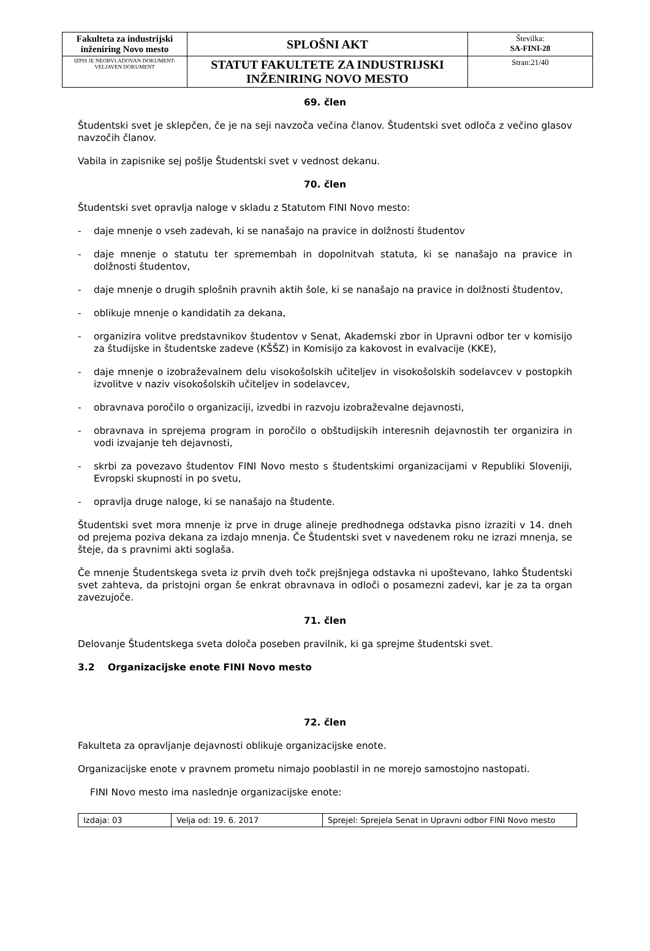| Fakulteta za industrijski inženiring Novo mesto | SPLOŠNI AKT | Številka: SA-FINI-28 |
| IZPIS JE NEOBVLADOVAN DOKUMENT-VELJAVEN DOKUMENT | STATUT FAKULTETE ZA INDUSTRIJSKI INŽENIRING NOVO MESTO | Stran:21/40 |
69. člen
Študentski svet je sklepčen, če je na seji navzoča večina članov. Študentski svet odloča z večino glasov navzočih članov.
Vabila in zapisnike sej pošlje Študentski svet v vednost dekanu.
70. člen
Študentski svet opravlja naloge v skladu z Statutom FINI Novo mesto:
- daje mnenje o vseh zadevah, ki se nanašajo na pravice in dolžnosti študentov
- daje mnenje o statutu ter spremembah in dopolnitvah statuta, ki se nanašajo na pravice in dolžnosti študentov,
- daje mnenje o drugih splošnih pravnih aktih šole, ki se nanašajo na pravice in dolžnosti študentov,
- oblikuje mnenje o kandidatih za dekana,
- organizira volitve predstavnikov študentov v Senat, Akademski zbor in Upravni odbor ter v komisijo za študijske in študentske zadeve (KŠŠZ) in Komisijo za kakovost in evalvacije (KKE),
- daje mnenje o izobraževalnem delu visokošolskih učiteljev in visokošolskih sodelavcev v postopkih izvolitve v naziv visokošolskih učiteljev in sodelavcev,
- obravnava poročilo o organizaciji, izvedbi in razvoju izobraževalne dejavnosti,
- obravnava in sprejema program in poročilo o obštudijskih interesnih dejavnostih ter organizira in vodi izvajanje teh dejavnosti,
- skrbi za povezavo študentov FINI Novo mesto s študentskimi organizacijami v Republiki Sloveniji, Evropski skupnosti in po svetu,
- opravlja druge naloge, ki se nanašajo na študente.
Študentski svet mora mnenje iz prve in druge alineje predhodnega odstavka pisno izraziti v 14. dneh od prejema poziva dekana za izdajo mnenja. Če Študentski svet v navedenem roku ne izrazi mnenja, se šteje, da s pravnimi akti soglaša.
Če mnenje Študentskega sveta iz prvih dveh točk prejšnjega odstavka ni upoštevano, lahko Študentski svet zahteva, da pristojni organ še enkrat obravnava in odloči o posamezni zadevi, kar je za ta organ zavezujoče.
71. člen
Delovanje Študentskega sveta določa poseben pravilnik, ki ga sprejme študentski svet.
3.2 Organizacijske enote FINI Novo mesto
72. člen
Fakulteta za opravljanje dejavnosti oblikuje organizacijske enote.
Organizacijske enote v pravnem prometu nimajo pooblastil in ne morejo samostojno nastopati.
FINI Novo mesto ima naslednje organizacijske enote:
| Izdaja: 03 | Velja od: 19. 6. 2017 | Sprejel: Sprejela Senat in Upravni odbor FINI Novo mesto |